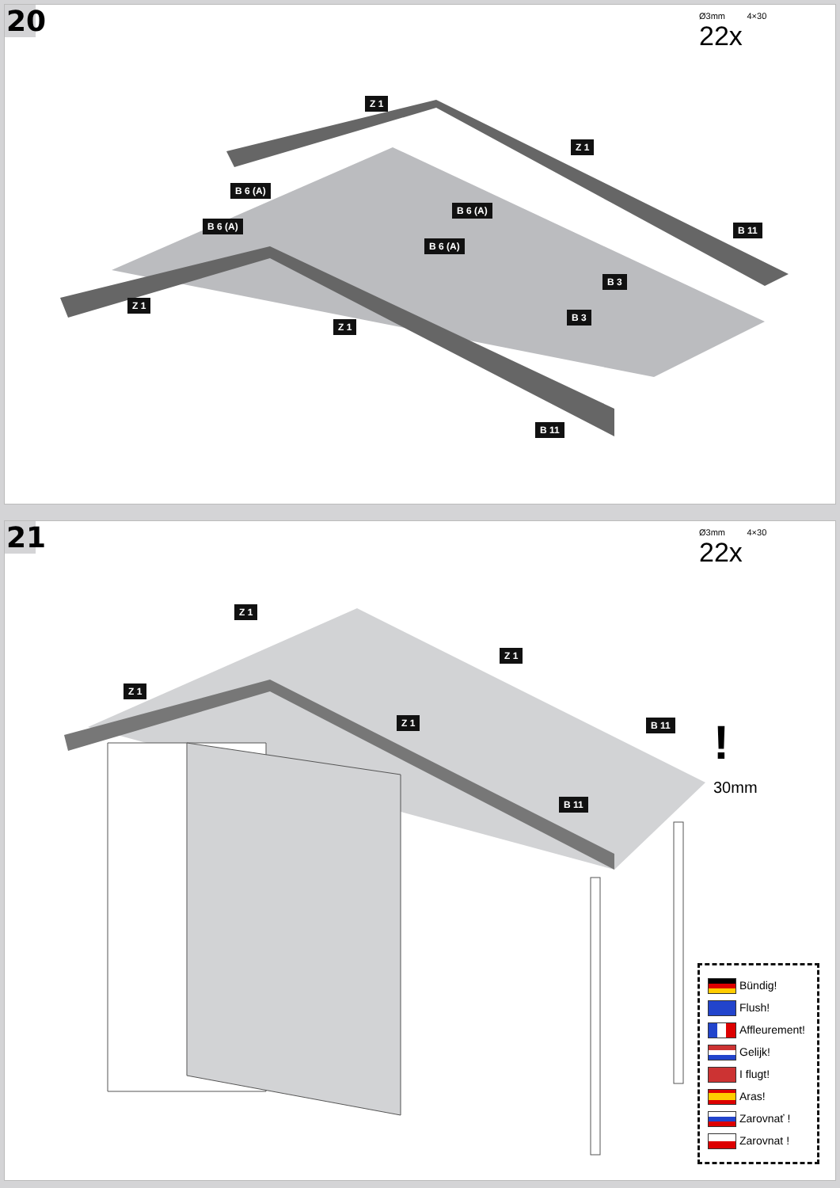20
Ø3mm 4×30
22x
Z 1
Z 1
B 6 (A)
B 6 (A)
B 11 B 6 (A)
B 6 (A)
B 3
Z 1
B 3
Z 1
B 11
21
Ø3mm 4×30
22x
Z 1
Z 1
Z 1
Z 1 B 11
B 11
!
30mm
Bündig!
Flush!
Affleurement!
Gelijk!
I flugt!
Aras!
Zarovnať !
Zarovnat !